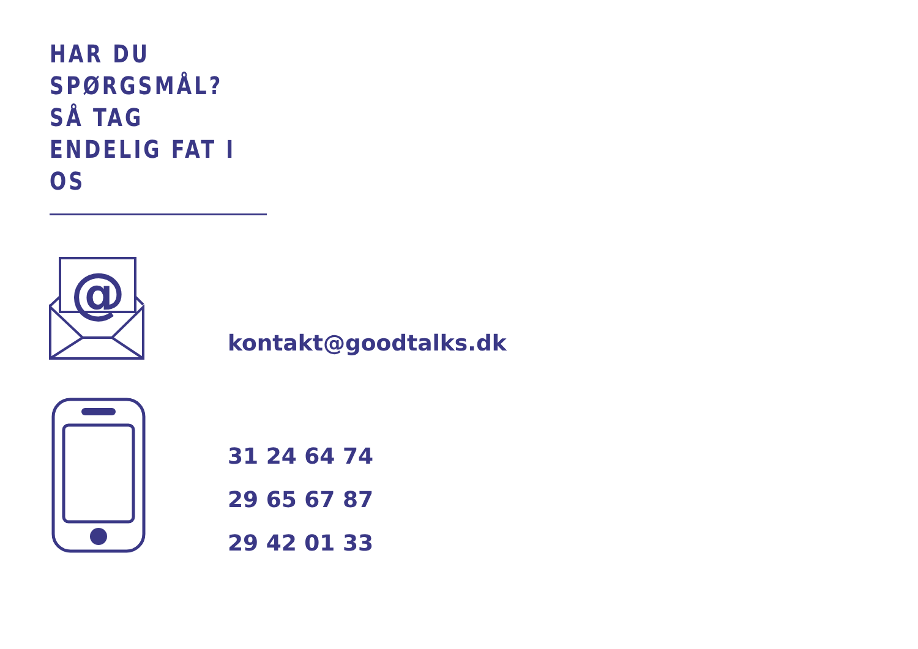HAR DU
SPØRGSMÅL?
SÅ TAG
ENDELIG FAT I
OS
@
kontakt@goodtalks.dk
31 24 64 74
29 65 67 87
29 42 01 33